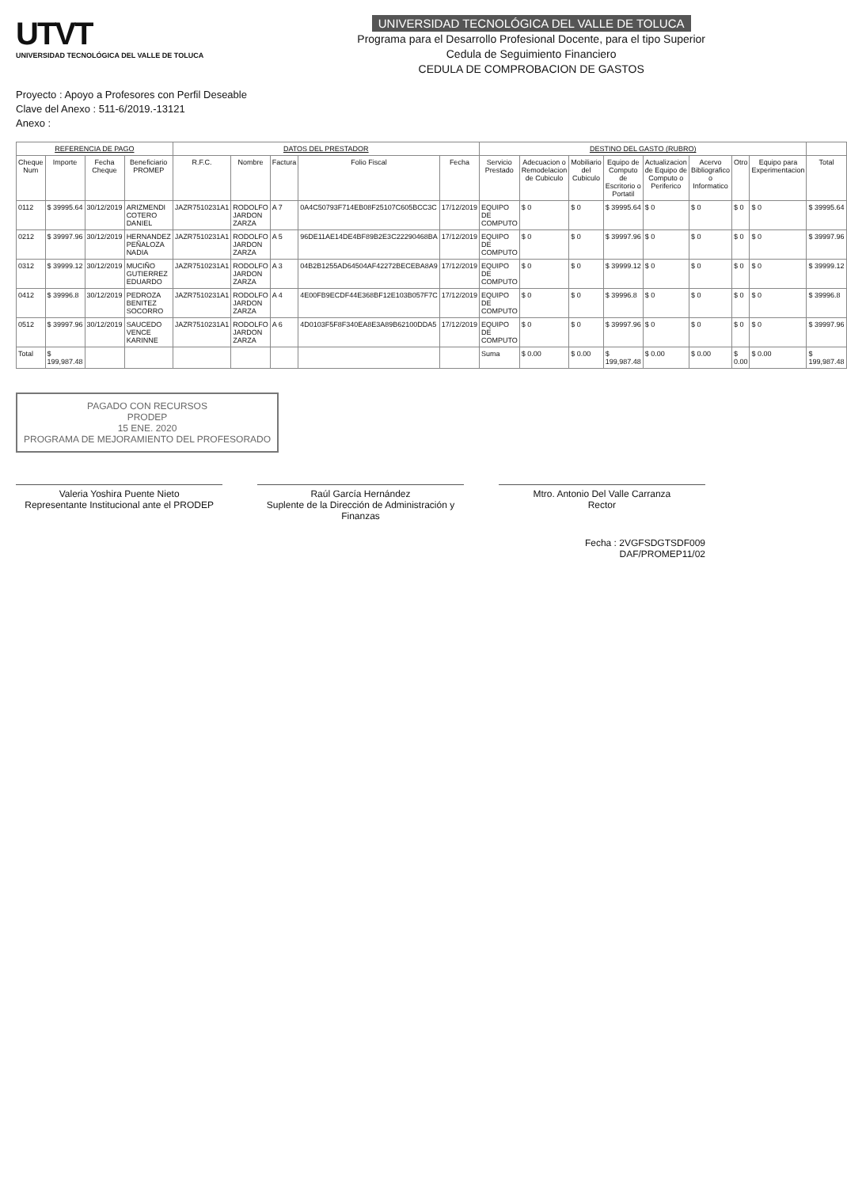UTVT
UNIVERSIDAD TECNOLÓGICA DEL VALLE DE TOLUCA
UNIVERSIDAD TECNOLÓGICA DEL VALLE DE TOLUCA
Programa para el Desarrollo Profesional Docente, para el tipo Superior
Cedula de Seguimiento Financiero
CEDULA DE COMPROBACION DE GASTOS
Proyecto : Apoyo a Profesores con Perfil Deseable
Clave del Anexo : 511-6/2019.-13121
Anexo :
| REFERENCIA DE PAGO | | | | DATOS DEL PRESTADOR | | | | | DESTINO DEL GASTO (RUBRO) | | | | | | | | |
| --- | --- | --- | --- | --- | --- | --- | --- | --- | --- | --- | --- | --- | --- | --- | --- | --- | --- |
| Cheque Num | Importe | Fecha Cheque | Beneficiario PROMEP | R.F.C. | Nombre | Factura | Folio Fiscal | Fecha | Servicio Prestado | Adecuacion o Remodelacion de Cubiculo | Mobiliario del Cubiculo | Equipo de Computo de Escritorio o Portatil | Actualizacion de Equipo de Computo o Periferico | Acervo Bibliografico o Informatico | Otro | Equipo para Experimentacion | Total |
| 0112 | $ 39995.64 | 30/12/2019 | ARIZMENDI COTERO DANIEL | JAZR7510231A1 | RODOLFO JARDON ZARZA | A 7 | 0A4C50793F714EB08F25107C605BCC3C | 17/12/2019 | EQUIPO DE COMPUTO | $ 0 | $ 0 | $ 39995.64 | $ 0 | $ 0 | $ 0 | $ 0 | $ 39995.64 |
| 0212 | $ 39997.96 | 30/12/2019 | HERNANDEZ PEÑALOZA NADIA | JAZR7510231A1 | RODOLFO JARDON ZARZA | A 5 | 96DE11AE14DE4BF89B2E3C22290468BA | 17/12/2019 | EQUIPO DE COMPUTO | $ 0 | $ 0 | $ 39997.96 | $ 0 | $ 0 | $ 0 | $ 0 | $ 39997.96 |
| 0312 | $ 39999.12 | 30/12/2019 | MUCIÑO GUTIERREZ EDUARDO | JAZR7510231A1 | RODOLFO JARDON ZARZA | A 3 | 04B2B1255AD64504AF42272BECEBA8A9 | 17/12/2019 | EQUIPO DE COMPUTO | $ 0 | $ 0 | $ 39999.12 | $ 0 | $ 0 | $ 0 | $ 0 | $ 39999.12 |
| 0412 | $ 39996.8 | 30/12/2019 | PEDROZA BENITEZ SOCORRO | JAZR7510231A1 | RODOLFO JARDON ZARZA | A 4 | 4E00FB9ECDF44E368BF12E103B057F7C | 17/12/2019 | EQUIPO DE COMPUTO | $ 0 | $ 0 | $ 39996.8 | $ 0 | $ 0 | $ 0 | $ 0 | $ 39996.8 |
| 0512 | $ 39997.96 | 30/12/2019 | SAUCEDO VENCE KARINNE | JAZR7510231A1 | RODOLFO JARDON ZARZA | A 6 | 4D0103F5F8F340EA8E3A89B62100DDA5 | 17/12/2019 | EQUIPO DE COMPUTO | $ 0 | $ 0 | $ 39997.96 | $ 0 | $ 0 | $ 0 | $ 0 | $ 39997.96 |
| Total | $ 199,987.48 | | | | | | | | Suma | $ 0.00 | $ 0.00 | $ 199,987.48 | $ 0.00 | $ 0.00 | $ 0.00 | $ 0.00 | $ 199,987.48 |
PAGADO CON RECURSOS
PRODEP
15 ENE. 2020
PROGRAMA DE MEJORAMIENTO DEL PROFESORADO
Valeria Yoshira Puente Nieto
Representante Institucional ante el PRODEP
Raúl García Hernández
Suplente de la Dirección de Administración y Finanzas
Mtro. Antonio Del Valle Carranza
Rector
Fecha : 2VGFSDGTSDF009
DAF/PROMEP11/02